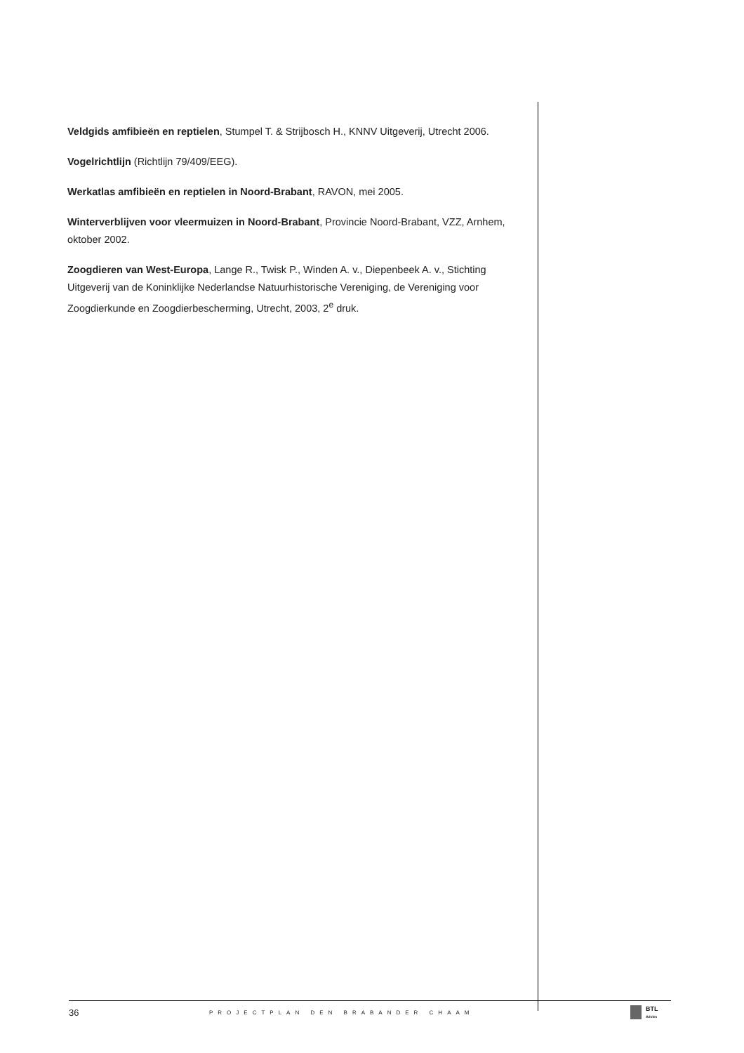Veldgids amfibieën en reptielen, Stumpel T. & Strijbosch H., KNNV Uitgeverij, Utrecht 2006.
Vogelrichtlijn (Richtlijn 79/409/EEG).
Werkatlas amfibieën en reptielen in Noord-Brabant, RAVON, mei 2005.
Winterverblijven voor vleermuizen in Noord-Brabant, Provincie Noord-Brabant, VZZ, Arnhem, oktober 2002.
Zoogdieren van West-Europa, Lange R., Twisk P., Winden A. v., Diepenbeek A. v., Stichting Uitgeverij van de Koninklijke Nederlandse Natuurhistorische Vereniging, de Vereniging voor Zoogdierkunde en Zoogdierbescherming, Utrecht, 2003, 2<sup>e</sup> druk.
36 PROJECTPLAN DEN BRABANDER CHAAM
BTL
Advies